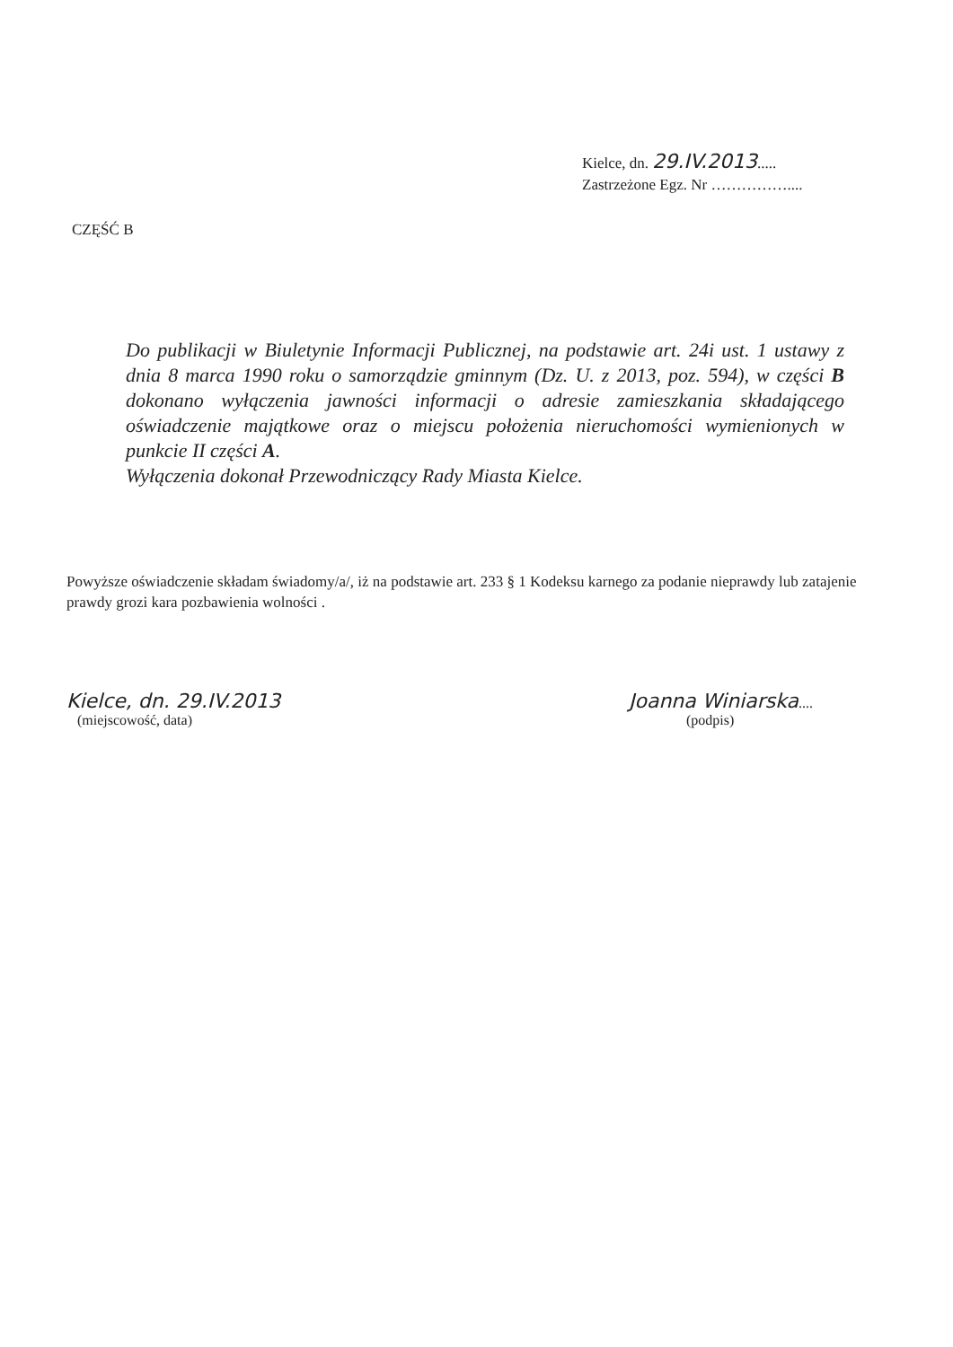Kielce, dn. 29.IV.2013.....
Zastrzeżone Egz. Nr ……………....
CZĘŚĆ B
Do publikacji w Biuletynie Informacji Publicznej, na podstawie art. 24i ust. 1 ustawy z dnia 8 marca 1990 roku o samorządzie gminnym (Dz. U. z 2013, poz. 594), w części B dokonano wyłączenia jawności informacji o adresie zamieszkania składającego oświadczenie majątkowe oraz o miejscu położenia nieruchomości wymienionych w punkcie II części A.
Wyłączenia dokonał Przewodniczący Rady Miasta Kielce.
Powyższe oświadczenie składam świadomy/a/, iż na podstawie art. 233 § 1 Kodeksu karnego za podanie nieprawdy lub zatajenie prawdy grozi kara pozbawienia wolności .
Kielce, dn. 29.IV.2013
(miejscowość, data)
Joanna Winiarska....
(podpis)